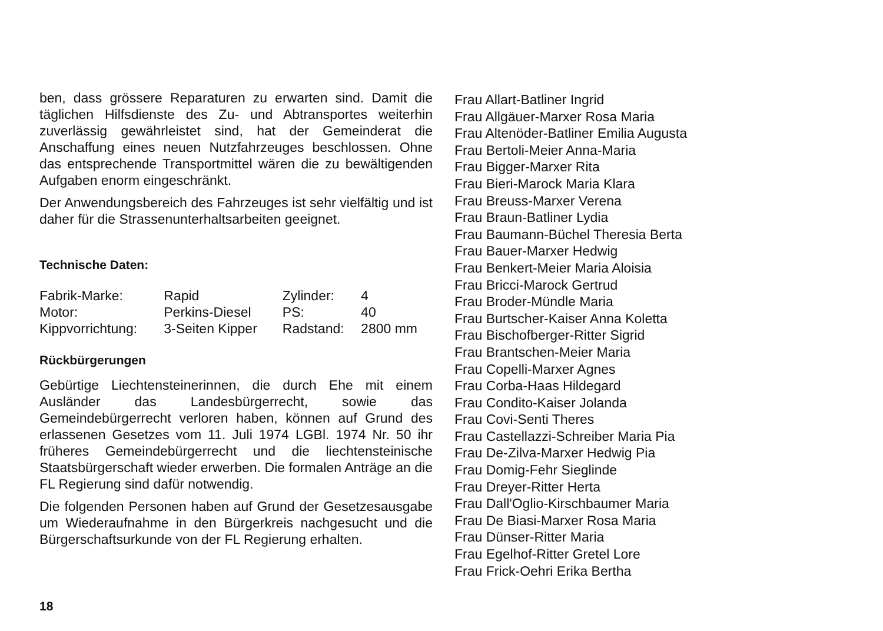ben, dass grössere Reparaturen zu erwarten sind. Damit die täglichen Hilfsdienste des Zu- und Abtransportes weiterhin zuverlässig gewährleistet sind, hat der Gemeinderat die Anschaffung eines neuen Nutzfahrzeuges beschlossen. Ohne das entsprechende Transportmittel wären die zu bewältigenden Aufgaben enorm eingeschränkt.
Der Anwendungsbereich des Fahrzeuges ist sehr vielfältig und ist daher für die Strassenunterhaltsarbeiten geeignet.
Technische Daten:
| Fabrik-Marke: | Rapid | Zylinder: | 4 |
| Motor: | Perkins-Diesel | PS: | 40 |
| Kippvorrichtung: | 3-Seiten Kipper | Radstand: | 2800 mm |
Rückbürgerungen
Gebürtige Liechtensteinerinnen, die durch Ehe mit einem Ausländer das Landesbürgerrecht, sowie das Gemeindebürgerrecht verloren haben, können auf Grund des erlassenen Gesetzes vom 11. Juli 1974 LGBl. 1974 Nr. 50 ihr früheres Gemeindebürgerrecht und die liechtensteinische Staatsbürgerschaft wieder erwerben. Die formalen Anträge an die FL Regierung sind dafür notwendig.
Die folgenden Personen haben auf Grund der Gesetzesausgabe um Wiederaufnahme in den Bürgerkreis nachgesucht und die Bürgerschaftsurkunde von der FL Regierung erhalten.
Frau Allart-Batliner Ingrid
Frau Allgäuer-Marxer Rosa Maria
Frau Altenöder-Batliner Emilia Augusta
Frau Bertoli-Meier Anna-Maria
Frau Bigger-Marxer Rita
Frau Bieri-Marock Maria Klara
Frau Breuss-Marxer Verena
Frau Braun-Batliner Lydia
Frau Baumann-Büchel Theresia Berta
Frau Bauer-Marxer Hedwig
Frau Benkert-Meier Maria Aloisia
Frau Bricci-Marock Gertrud
Frau Broder-Mündle Maria
Frau Burtscher-Kaiser Anna Koletta
Frau Bischofberger-Ritter Sigrid
Frau Brantschen-Meier Maria
Frau Copelli-Marxer Agnes
Frau Corba-Haas Hildegard
Frau Condito-Kaiser Jolanda
Frau Covi-Senti Theres
Frau Castellazzi-Schreiber Maria Pia
Frau De-Zilva-Marxer Hedwig Pia
Frau Domig-Fehr Sieglinde
Frau Dreyer-Ritter Herta
Frau Dall'Oglio-Kirschbaumer Maria
Frau De Biasi-Marxer Rosa Maria
Frau Dünser-Ritter Maria
Frau Egelhof-Ritter Gretel Lore
Frau Frick-Oehri Erika Bertha
18